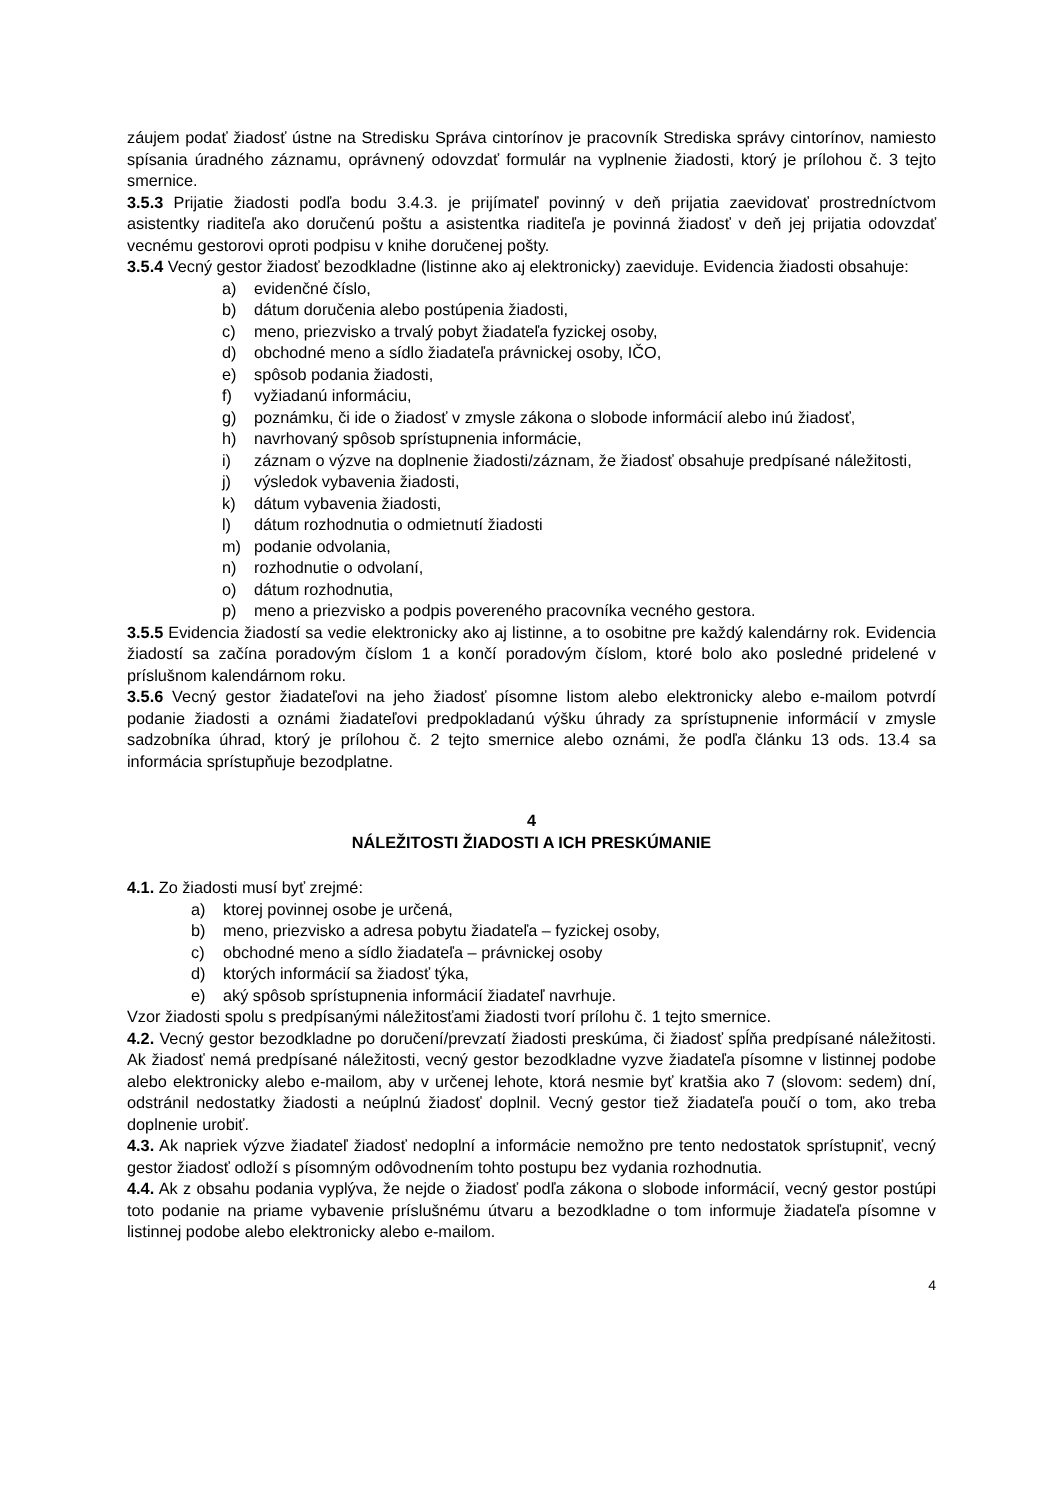záujem podať žiadosť ústne na Stredisku Správa cintorínov je pracovník Strediska správy cintorínov, namiesto spísania úradného záznamu, oprávnený odovzdať formulár na vyplnenie žiadosti, ktorý je prílohou č. 3 tejto smernice.
3.5.3 Prijatie žiadosti podľa bodu 3.4.3. je prijímateľ povinný v deň prijatia zaevidovať prostredníctvom asistentky riaditeľa ako doručenú poštu a asistentka riaditeľa je povinná žiadosť v deň jej prijatia odovzdať vecnému gestorovi oproti podpisu v knihe doručenej pošty.
3.5.4 Vecný gestor žiadosť bezodkladne (listinne ako aj elektronicky) zaeviduje. Evidencia žiadosti obsahuje:
a) evidenčné číslo,
b) dátum doručenia alebo postúpenia žiadosti,
c) meno, priezvisko a trvalý pobyt žiadateľa fyzickej osoby,
d) obchodné meno a sídlo žiadateľa právnickej osoby, IČO,
e) spôsob podania žiadosti,
f) vyžiadanú informáciu,
g) poznámku, či ide o žiadosť v zmysle zákona o slobode informácií alebo inú žiadosť,
h) navrhovaný spôsob sprístupnenia informácie,
i) záznam o výzve na doplnenie žiadosti/záznam, že žiadosť obsahuje predpísané náležitosti,
j) výsledok vybavenia žiadosti,
k) dátum vybavenia žiadosti,
l) dátum rozhodnutia o odmietnutí žiadosti
m) podanie odvolania,
n) rozhodnutie o odvolaní,
o) dátum rozhodnutia,
p) meno a priezvisko a podpis povereného pracovníka vecného gestora.
3.5.5 Evidencia žiadostí sa vedie elektronicky ako aj listinne, a to osobitne pre každý kalendárny rok. Evidencia žiadostí sa začína poradovým číslom 1 a končí poradovým číslom, ktoré bolo ako posledné pridelené v príslušnom kalendárnom roku.
3.5.6 Vecný gestor žiadateľovi na jeho žiadosť písomne listom alebo elektronicky alebo e-mailom potvrdí podanie žiadosti a oznámi žiadateľovi predpokladanú výšku úhrady za sprístupnenie informácií v zmysle sadzobníka úhrad, ktorý je prílohou č. 2 tejto smernice alebo oznámi, že podľa článku 13 ods. 13.4 sa informácia sprístupňuje bezodplatne.
4
NÁLEŽITOSTI ŽIADOSTI A ICH PRESKÚMANIE
4.1. Zo žiadosti musí byť zrejmé:
a) ktorej povinnej osobe je určená,
b) meno, priezvisko a adresa pobytu žiadateľa – fyzickej osoby,
c) obchodné meno a sídlo žiadateľa – právnickej osoby
d) ktorých informácií sa žiadosť týka,
e) aký spôsob sprístupnenia informácií žiadateľ navrhuje.
Vzor žiadosti spolu s predpísanými náležitosťami žiadosti tvorí prílohu č. 1 tejto smernice.
4.2. Vecný gestor bezodkladne po doručení/prevzatí žiadosti preskúma, či žiadosť spĺňa predpísané náležitosti. Ak žiadosť nemá predpísané náležitosti, vecný gestor bezodkladne vyzve žiadateľa písomne v listinnej podobe alebo elektronicky alebo e-mailom, aby v určenej lehote, ktorá nesmie byť kratšia ako 7 (slovom: sedem) dní, odstránil nedostatky žiadosti a neúplnú žiadosť doplnil. Vecný gestor tiež žiadateľa poučí o tom, ako treba doplnenie urobiť.
4.3. Ak napriek výzve žiadateľ žiadosť nedoplní a informácie nemožno pre tento nedostatok sprístupniť, vecný gestor žiadosť odloží s písomným odôvodnením tohto postupu bez vydania rozhodnutia.
4.4. Ak z obsahu podania vyplýva, že nejde o žiadosť podľa zákona o slobode informácií, vecný gestor postúpi toto podanie na priame vybavenie príslušnému útvaru a bezodkladne o tom informuje žiadateľa písomne v listinnej podobe alebo elektronicky alebo e-mailom.
4